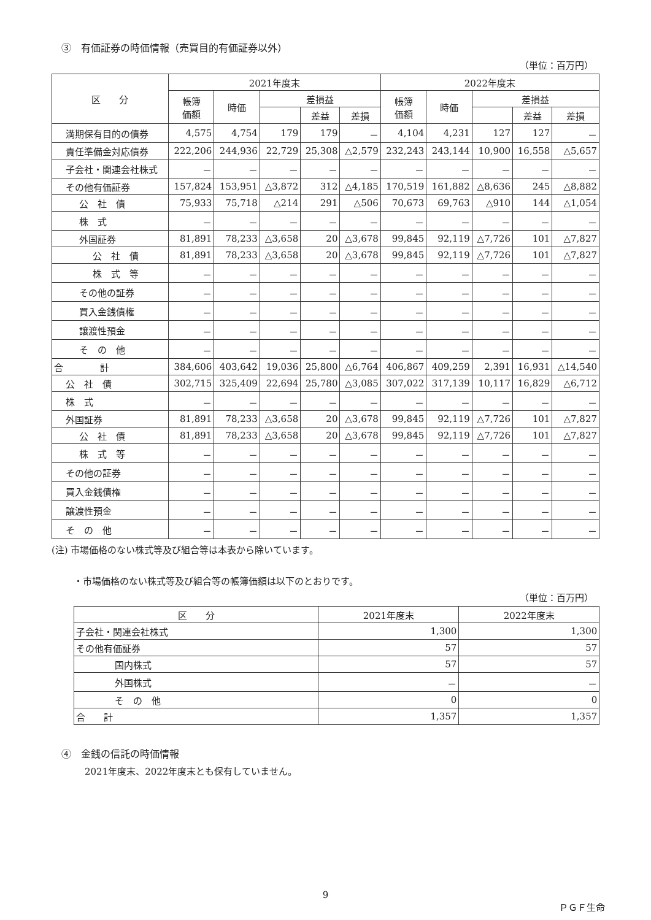③　有価証券の時価情報（売買目的有価証券以外）
（単位：百万円）
| 区 分 | 2021年度末 | | | | | 2022年度末 | | | | |
| --- | --- | --- | --- | --- | --- | --- | --- | --- | --- | --- |
| | 帳簿 価額 | 時価 | 差損益 | | | 帳簿 価額 | 時価 | 差損益 | | |
| | | | | 差益 | 差損 | | | | 差益 | 差損 |
| 満期保有目的の債券 | 4,575 | 4,754 | 179 | 179 | － | 4,104 | 4,231 | 127 | 127 | － |
| 責任準備金対応債券 | 222,206 | 244,936 | 22,729 | 25,308 | △2,579 | 232,243 | 243,144 | 10,900 | 16,558 | △5,657 |
| 子会社・関連会社株式 | － | － | － | － | － | － | － | － | － | － |
| その他有価証券 | 157,824 | 153,951 | △3,872 | 312 | △4,185 | 170,519 | 161,882 | △8,636 | 245 | △8,882 |
| 公 社 債 | 75,933 | 75,718 | △214 | 291 | △506 | 70,673 | 69,763 | △910 | 144 | △1,054 |
| 株 式 | － | － | － | － | － | － | － | － | － | － |
| 外国証券 | 81,891 | 78,233 | △3,658 | 20 | △3,678 | 99,845 | 92,119 | △7,726 | 101 | △7,827 |
| 公 社 債 | 81,891 | 78,233 | △3,658 | 20 | △3,678 | 99,845 | 92,119 | △7,726 | 101 | △7,827 |
| 株 式 等 | － | － | － | － | － | － | － | － | － | － |
| その他の証券 | － | － | － | － | － | － | － | － | － | － |
| 買入金銭債権 | － | － | － | － | － | － | － | － | － | － |
| 譲渡性預金 | － | － | － | － | － | － | － | － | － | － |
| そ の 他 | － | － | － | － | － | － | － | － | － | － |
| 合 計 | 384,606 | 403,642 | 19,036 | 25,800 | △6,764 | 406,867 | 409,259 | 2,391 | 16,931 | △14,540 |
| 公 社 債 | 302,715 | 325,409 | 22,694 | 25,780 | △3,085 | 307,022 | 317,139 | 10,117 | 16,829 | △6,712 |
| 株 式 | － | － | － | － | － | － | － | － | － | － |
| 外国証券 | 81,891 | 78,233 | △3,658 | 20 | △3,678 | 99,845 | 92,119 | △7,726 | 101 | △7,827 |
| 公 社 債 | 81,891 | 78,233 | △3,658 | 20 | △3,678 | 99,845 | 92,119 | △7,726 | 101 | △7,827 |
| 株 式 等 | － | － | － | － | － | － | － | － | － | － |
| その他の証券 | － | － | － | － | － | － | － | － | － | － |
| 買入金銭債権 | － | － | － | － | － | － | － | － | － | － |
| 譲渡性預金 | － | － | － | － | － | － | － | － | － | － |
| そ の 他 | － | － | － | － | － | － | － | － | － | － |
(注) 市場価格のない株式等及び組合等は本表から除いています。
・市場価格のない株式等及び組合等の帳簿価額は以下のとおりです。
（単位：百万円）
| 区 分 | 2021年度末 | 2022年度末 |
| --- | --- | --- |
| 子会社・関連会社株式 | 1,300 | 1,300 |
| その他有価証券 | 57 | 57 |
| 国内株式 | 57 | 57 |
| 外国株式 | － | － |
| そ の 他 | 0 | 0 |
| 合 計 | 1,357 | 1,357 |
④　金銭の信託の時価情報
2021年度末、2022年度末とも保有していません。
9
ＰＧＦ生命